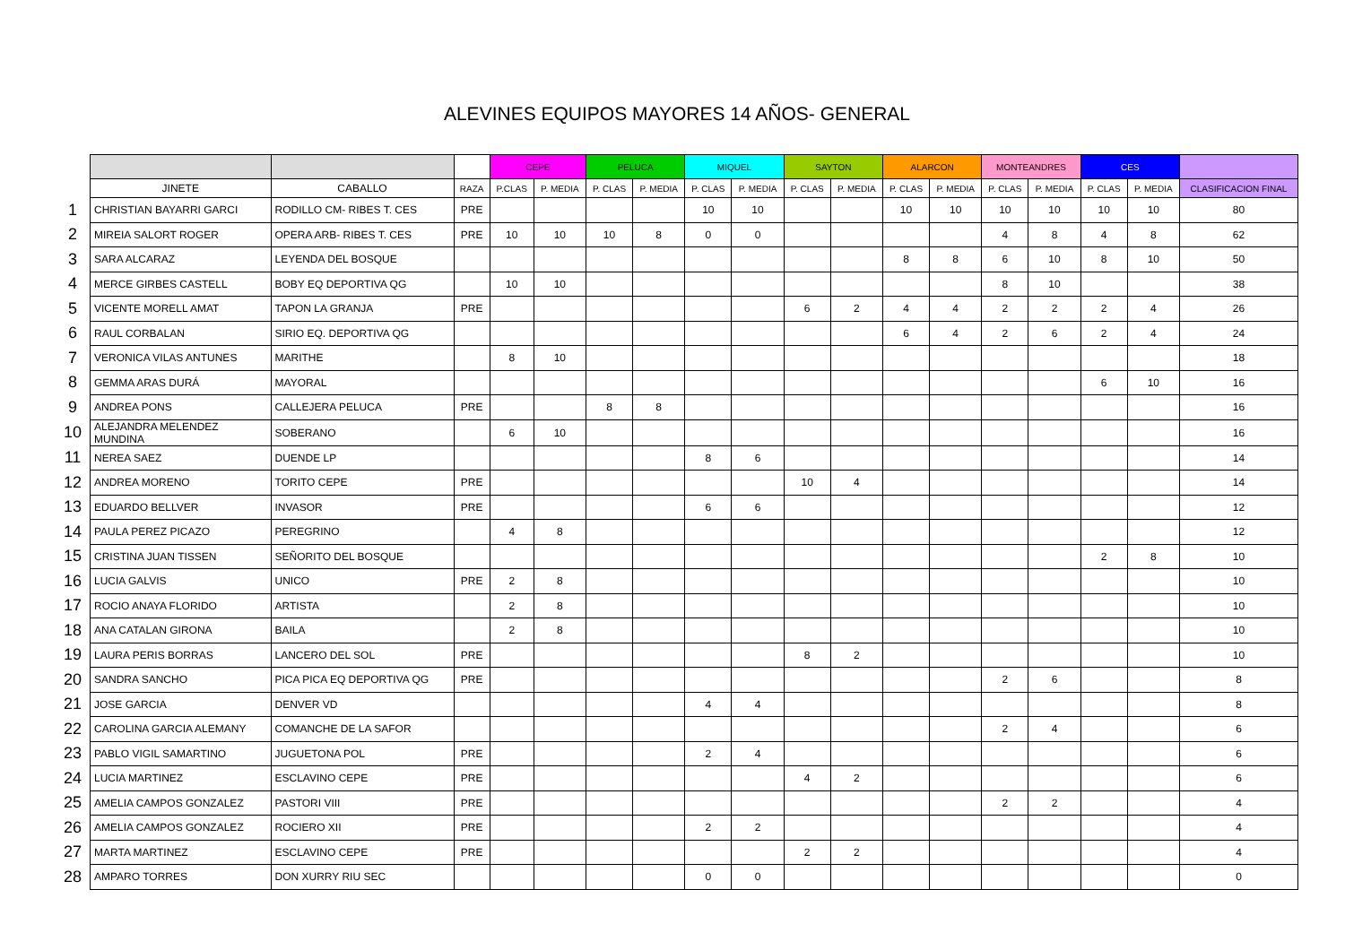ALEVINES EQUIPOS MAYORES 14 AÑOS- GENERAL
| | | | | CEPE | | PELUCA | | MIQUEL | | SAYTON | | ALARCON | | MONTEANDRES | | CES | | |
| --- | --- | --- | --- | --- | --- | --- | --- | --- | --- | --- | --- | --- | --- | --- | --- | --- | --- | --- |
| | JINETE | CABALLO | RAZA | P.CLAS | P. MEDIA | P. CLAS | P. MEDIA | P. CLAS | P. MEDIA | P. CLAS | P. MEDIA | P. CLAS | P. MEDIA | P. CLAS | P. MEDIA | P. CLAS | P. MEDIA | CLASIFICACION FINAL |
| 1 | CHRISTIAN BAYARRI GARCI | RODILLO CM- RIBES T. CES | PRE | | | | | 10 | 10 | | | 10 | 10 | 10 | 10 | 10 | 10 | 80 |
| 2 | MIREIA SALORT ROGER | OPERA ARB- RIBES T. CES | PRE | 10 | 10 | 10 | 8 | 0 | 0 | | | | | 4 | 8 | 4 | 8 | 62 |
| 3 | SARA ALCARAZ | LEYENDA DEL BOSQUE | | | | | | | | | | 8 | 8 | 6 | 10 | 8 | 10 | 50 |
| 4 | MERCE GIRBES CASTELL | BOBY EQ DEPORTIVA QG | | 10 | 10 | | | | | | | | | 8 | 10 | | | 38 |
| 5 | VICENTE MORELL AMAT | TAPON LA GRANJA | PRE | | | | | | | 6 | 2 | 4 | 4 | 2 | 2 | 2 | 4 | 26 |
| 6 | RAUL CORBALAN | SIRIO EQ. DEPORTIVA QG | | | | | | | | | | 6 | 4 | 2 | 6 | 2 | 4 | 24 |
| 7 | VERONICA VILAS ANTUNES | MARITHE | | 8 | 10 | | | | | | | | | | | | | 18 |
| 8 | GEMMA ARAS DURÁ | MAYORAL | | | | | | | | | | | | | | 6 | 10 | 16 |
| 9 | ANDREA PONS | CALLEJERA PELUCA | PRE | | | 8 | 8 | | | | | | | | | | | 16 |
| 10 | ALEJANDRA MELENDEZ MUNDINA | SOBERANO | | 6 | 10 | | | | | | | | | | | | | 16 |
| 11 | NEREA SAEZ | DUENDE LP | | | | | | 8 | 6 | | | | | | | | | 14 |
| 12 | ANDREA MORENO | TORITO CEPE | PRE | | | | | | | 10 | 4 | | | | | | | 14 |
| 13 | EDUARDO BELLVER | INVASOR | PRE | | | | | 6 | 6 | | | | | | | | | 12 |
| 14 | PAULA PEREZ PICAZO | PEREGRINO | | 4 | 8 | | | | | | | | | | | | | 12 |
| 15 | CRISTINA JUAN TISSEN | SEÑORITO DEL BOSQUE | | | | | | | | | | | | | | 2 | 8 | 10 |
| 16 | LUCIA GALVIS | UNICO | PRE | 2 | 8 | | | | | | | | | | | | | 10 |
| 17 | ROCIO ANAYA FLORIDO | ARTISTA | | 2 | 8 | | | | | | | | | | | | | 10 |
| 18 | ANA CATALAN GIRONA | BAILA | | 2 | 8 | | | | | | | | | | | | | 10 |
| 19 | LAURA PERIS BORRAS | LANCERO DEL SOL | PRE | | | | | | | 8 | 2 | | | | | | | 10 |
| 20 | SANDRA SANCHO | PICA PICA EQ DEPORTIVA QG | PRE | | | | | | | | | | | 2 | 6 | | | 8 |
| 21 | JOSE GARCIA | DENVER VD | | | | | | 4 | 4 | | | | | | | | | 8 |
| 22 | CAROLINA GARCIA ALEMANY | COMANCHE DE LA SAFOR | | | | | | | | | | | | 2 | 4 | | | 6 |
| 23 | PABLO VIGIL SAMARTINO | JUGUETONA POL | PRE | | | | | 2 | 4 | | | | | | | | | 6 |
| 24 | LUCIA MARTINEZ | ESCLAVINO CEPE | PRE | | | | | | | 4 | 2 | | | | | | | 6 |
| 25 | AMELIA CAMPOS GONZALEZ | PASTORI VIII | PRE | | | | | | | | | | | 2 | 2 | | | 4 |
| 26 | AMELIA CAMPOS GONZALEZ | ROCIERO XII | PRE | | | | | 2 | 2 | | | | | | | | | 4 |
| 27 | MARTA MARTINEZ | ESCLAVINO CEPE | PRE | | | | | | | 2 | 2 | | | | | | | 4 |
| 28 | AMPARO TORRES | DON XURRY RIU SEC | | | | | | 0 | 0 | | | | | | | | | 0 |